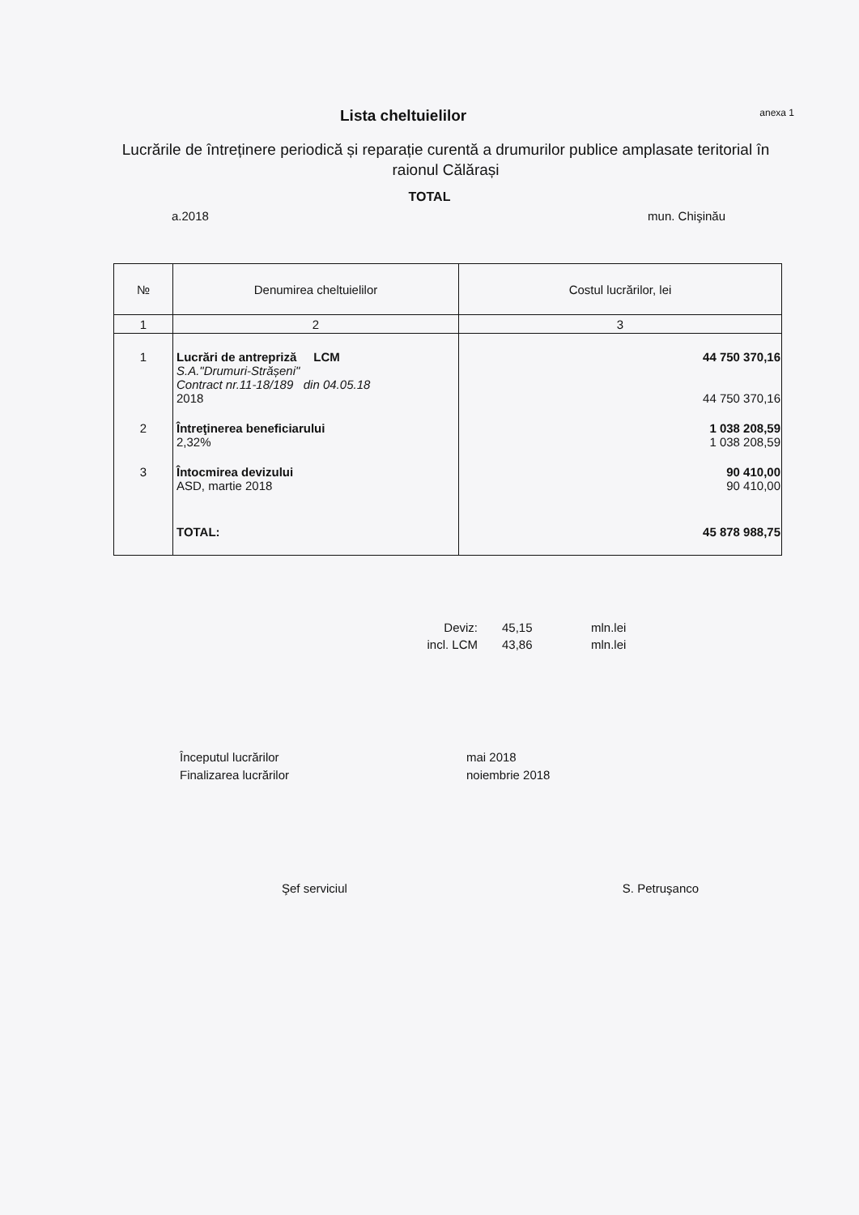Lista cheltuielilor
anexa 1
Lucrările de întreținere periodică și reparație curentă a drumurilor publice amplasate teritorial în raionul Călărași
TOTAL
a.2018 mun. Chişinău
| № | Denumirea cheltuielilor | Costul lucrărilor, lei |
| --- | --- | --- |
| 1 | 2 | 3 |
| 1 | Lucrări de antrepriză LCM S.A."Drumuri-Strășeni" Contract nr.11-18/189 din 04.05.18 2018 | 44 750 370,16 44 750 370,16 |
| 2 | Întreţinerea beneficiarului 2,32% | 1 038 208,59 1 038 208,59 |
| 3 | Întocmirea devizului ASD, martie 2018 | 90 410,00 90 410,00 |
| | TOTAL: | 45 878 988,75 |
Deviz: 45,15 mln.lei incl. LCM 43,86 mln.lei
Începutul lucrărilor mai 2018 Finalizarea lucrărilor noiembrie 2018
Şef serviciul S. Petruşanco